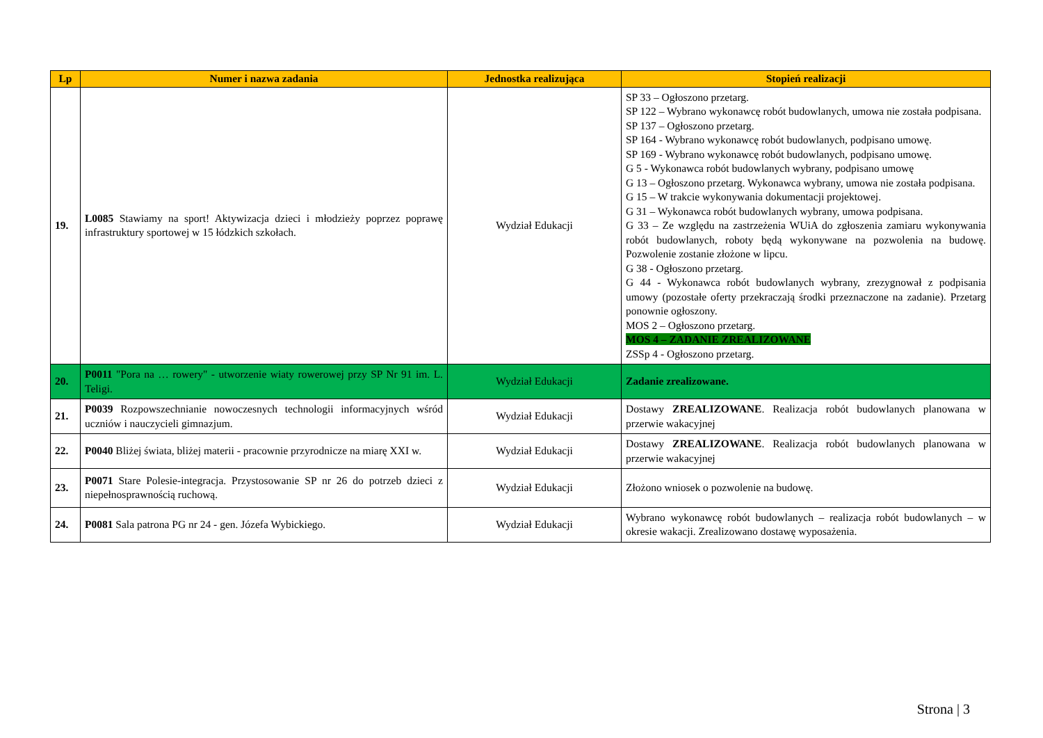| Lp | Numer i nazwa zadania | Jednostka realizująca | Stopień realizacji |
| --- | --- | --- | --- |
| 19. | L0085 Stawiamy na sport! Aktywizacja dzieci i młodzieży poprzez poprawę infrastruktury sportowej w 15 łódzkich szkołach. | Wydział Edukacji | SP 33 – Ogłoszono przetarg. SP 122 – Wybrano wykonawcę robót budowlanych, umowa nie została podpisana. SP 137 – Ogłoszono przetarg. SP 164 - Wybrano wykonawcę robót budowlanych, podpisano umowę. SP 169 - Wybrano wykonawcę robót budowlanych, podpisano umowę. G 5 - Wykonawca robót budowlanych wybrany, podpisano umowę G 13 – Ogłoszono przetarg. Wykonawca wybrany, umowa nie została podpisana. G 15 – W trakcie wykonywania dokumentacji projektowej. G 31 – Wykonawca robót budowlanych wybrany, umowa podpisana. G 33 – Ze względu na zastrzeżenia WUiA do zgłoszenia zamiaru wykonywania robót budowlanych, roboty będą wykonywane na pozwolenia na budowę. Pozwolenie zostanie złożone w lipcu. G 38 - Ogłoszono przetarg. G 44 - Wykonawca robót budowlanych wybrany, zrezygnował z podpisania umowy (pozostałe oferty przekraczają środki przeznaczone na zadanie). Przetarg ponownie ogłoszony. MOS 2 – Ogłoszono przetarg. MOS 4 – ZADANIE ZREALIZOWANE ZSSp 4 - Ogłoszono przetarg. |
| 20. | P0011 "Pora na … rowery" - utworzenie wiaty rowerowej przy SP Nr 91 im. L. Teligi. | Wydział Edukacji | Zadanie zrealizowane. |
| 21. | P0039 Rozpowszechnianie nowoczesnych technologii informacyjnych wśród uczniów i nauczycieli gimnazjum. | Wydział Edukacji | Dostawy ZREALIZOWANE . Realizacja robót budowlanych planowana w przerwie wakacyjnej |
| 22. | P0040 Bliżej świata, bliżej materii - pracownie przyrodnicze na miarę XXI w. | Wydział Edukacji | Dostawy ZREALIZOWANE . Realizacja robót budowlanych planowana w przerwie wakacyjnej |
| 23. | P0071 Stare Polesie-integracja. Przystosowanie SP nr 26 do potrzeb dzieci z niepełnosprawnością ruchową. | Wydział Edukacji | Złożono wniosek o pozwolenie na budowę. |
| 24. | P0081 Sala patrona PG nr 24 - gen. Józefa Wybickiego. | Wydział Edukacji | Wybrano wykonawcę robót budowlanych – realizacja robót budowlanych – w okresie wakacji. Zrealizowano dostawę wyposażenia. |
Strona | 3